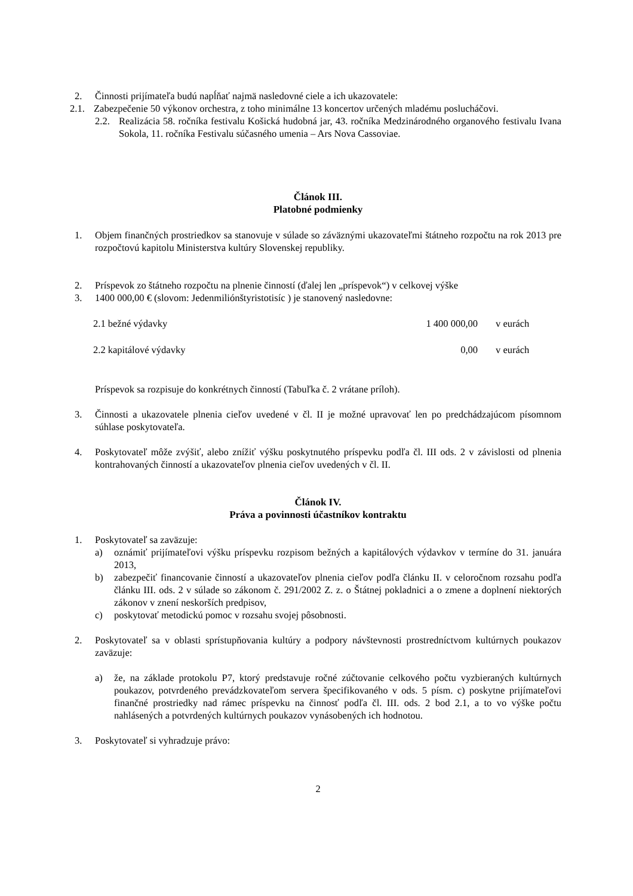2. Činnosti prijímateľa budú napĺňať najmä nasledovné ciele a ich ukazovatele:
2.1. Zabezpečenie 50 výkonov orchestra, z toho minimálne 13 koncertov určených mladému poslucháčovi.
2.2. Realizácia 58. ročníka festivalu Košická hudobná jar, 43. ročníka Medzinárodného organového festivalu Ivana Sokola, 11. ročníka Festivalu súčasného umenia – Ars Nova Cassoviae.
Článok III.
Platobné podmienky
1. Objem finančných prostriedkov sa stanovuje v súlade so záväznými ukazovateľmi štátneho rozpočtu na rok 2013 pre rozpočtovú kapitolu Ministerstva kultúry Slovenskej republiky.
2. Príspevok zo štátneho rozpočtu na plnenie činností (ďalej len „príspevok“) v celkovej výške
3. 1400 000,00 € (slovom: Jedenmiliónštyristotisíc ) je stanovený nasledovne:
2.1 bežné výdavky 1 400 000,00 v eurách
2.2 kapitálové výdavky 0,00 v eurách
Príspevok sa rozpisuje do konkrétnych činností (Tabuľka č. 2 vrátane príloh).
3. Činnosti a ukazovatele plnenia cieľov uvedené v čl. II je možné upravovať len po predchádzajúcom písomnom súhlase poskytovateľa.
4. Poskytovateľ môže zvýšiť, alebo znížiť výšku poskytnutého príspevku podľa čl. III ods. 2 v závislosti od plnenia kontrahovaných činností a ukazovateľov plnenia cieľov uvedených v čl. II.
Článok IV.
Práva a povinnosti účastníkov kontraktu
1. Poskytovateľ sa zaväzuje:
a) oznámiť prijímateľovi výšku príspevku rozpisom bežných a kapitálových výdavkov v termíne do 31. januára 2013,
b) zabezpečiť financovanie činností a ukazovateľov plnenia cieľov podľa článku II. v celoročnom rozsahu podľa článku III. ods. 2 v súlade so zákonom č. 291/2002 Z. z. o Štátnej pokladnici a o zmene a doplnení niektorých zákonov v znení neskorších predpisov,
c) poskytovať metodickú pomoc v rozsahu svojej pôsobnosti.
2. Poskytovateľ sa v oblasti sprístupňovania kultúry a podpory návštevnosti prostredníctvom kultúrnych poukazov zaväzuje:
a) že, na základe protokolu P7, ktorý predstavuje ročné zúčtovanie celkového počtu vyzbieraných kultúrnych poukazov, potvrdeného prevádzkovateľom servera špecifikovaného v ods. 5 písm. c) poskytne prijímateľovi finančné prostriedky nad rámec príspevku na činnosť podľa čl. III. ods. 2 bod 2.1, a to vo výške počtu nahlásených a potvrdených kultúrnych poukazov vynásobených ich hodnotou.
3. Poskytovateľ si vyhradzuje právo:
2